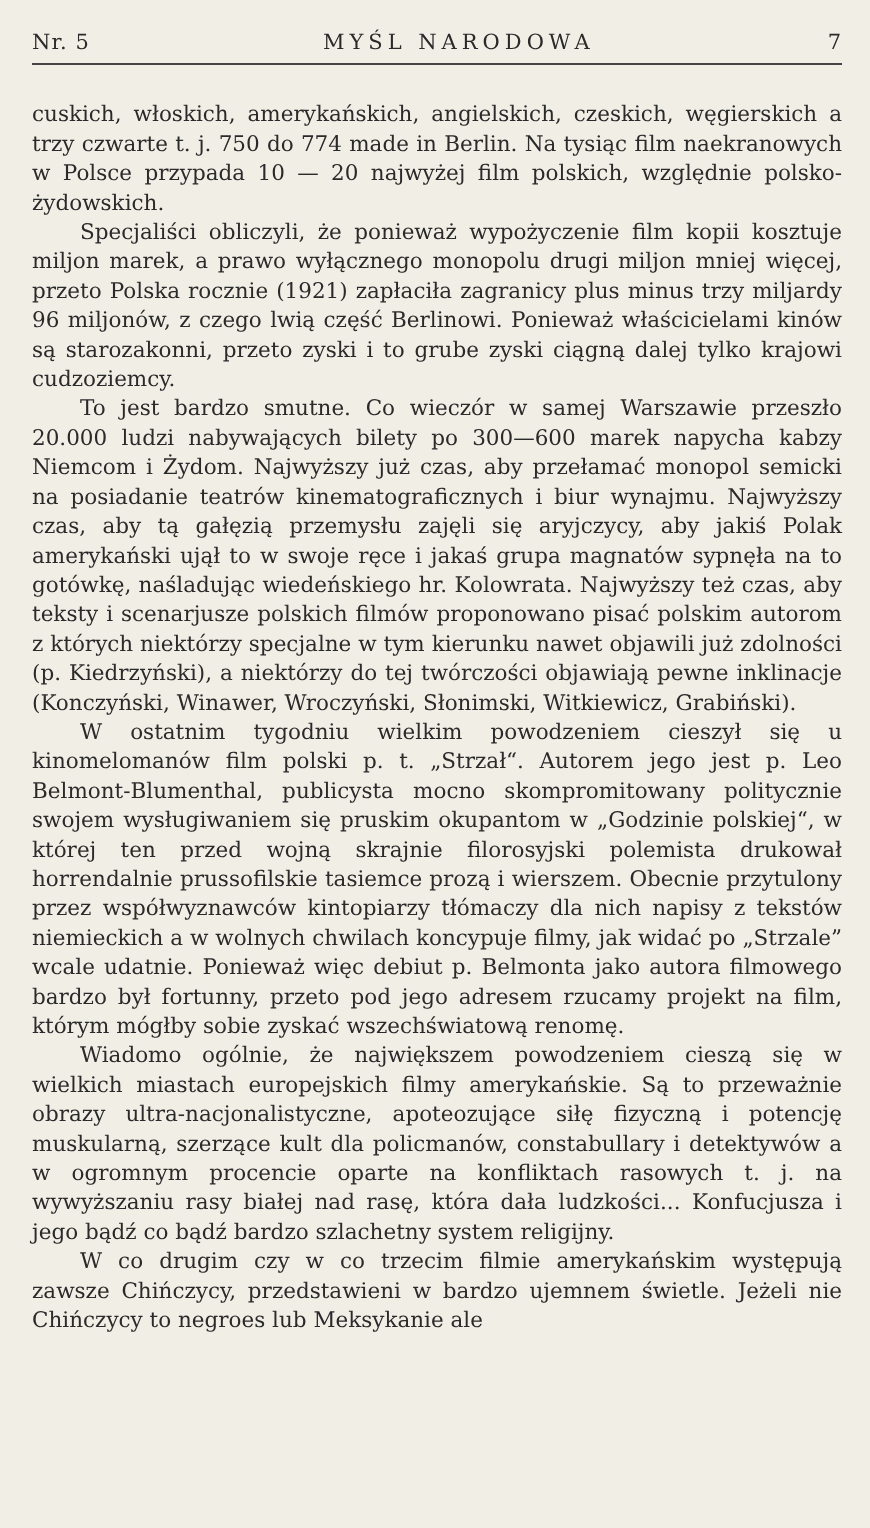Nr. 5 MYŚL NARODOWA 7
cuskich, włoskich, amerykańskich, angielskich, czeskich, węgierskich a trzy czwarte t. j. 750 do 774 made in Berlin. Na tysiąc film naekranowych w Polsce przypada 10 — 20 najwyżej film polskich, względnie polsko-żydowskich.
Specjaliści obliczyli, że ponieważ wypożyczenie film kopii kosztuje miljon marek, a prawo wyłącznego monopolu drugi miljon mniej więcej, przeto Polska rocznie (1921) zapłaciła zagranicy plus minus trzy miljardy 96 miljonów, z czego lwią część Berlinowi. Ponieważ właścicielami kinów są starozakonni, przeto zyski i to grube zyski ciągną dalej tylko krajowi cudzoziemcy.
To jest bardzo smutne. Co wieczór w samej Warszawie przeszło 20.000 ludzi nabywających bilety po 300—600 marek napycha kabzy Niemcom i Żydom. Najwyższy już czas, aby przełamać monopol semicki na posiadanie teatrów kinematograficznych i biur wynajmu. Najwyższy czas, aby tą gałęzią przemysłu zajęli się aryjczycy, aby jakiś Polak amerykański ujął to w swoje ręce i jakaś grupa magnatów sypnęła na to gotówkę, naśladując wiedeńskiego hr. Kolowrata. Najwyższy też czas, aby teksty i scenarjusze polskich filmów proponowano pisać polskim autorom z których niektórzy specjalne w tym kierunku nawet objawili już zdolności (p. Kiedrzyński), a niektórzy do tej twórczości objawiają pewne inklinacje (Konczyński, Winawer, Wroczyński, Słonimski, Witkiewicz, Grabiński).
W ostatnim tygodniu wielkim powodzeniem cieszył się u kinomelomanów film polski p. t. „Strzał“. Autorem jego jest p. Leo Belmont-Blumenthal, publicysta mocno skompromitowany politycznie swojem wysługiwaniem się pruskim okupantom w „Godzinie polskiej“, w której ten przed wojną skrajnie filorosyjski polemista drukował horrendalnie prussofilskie tasiemce prozą i wierszem. Obecnie przytulony przez współwyznawców kintopiarzy tłómaczy dla nich napisy z tekstów niemieckich a w wolnych chwilach koncypuje filmy, jak widać po „Strzale” wcale udatnie. Ponieważ więc debiut p. Belmonta jako autora filmowego bardzo był fortunny, przeto pod jego adresem rzucamy projekt na film, którym mógłby sobie zyskać wszechświatową renomę.
Wiadomo ogólnie, że największem powodzeniem cieszą się w wielkich miastach europejskich filmy amerykańskie. Są to przeważnie obrazy ultra-nacjonalistyczne, apoteozujące siłę fizyczną i potencję muskularną, szerzące kult dla policmanów, constabullary i detektywów a w ogromnym procencie oparte na konfliktach rasowych t. j. na wywyższaniu rasy białej nad rasę, która dała ludzkości... Konfucjusza i jego bądź co bądź bardzo szlachetny system religijny.
W co drugim czy w co trzecim filmie amerykańskim występują zawsze Chińczycy, przedstawieni w bardzo ujemnem świetle. Jeżeli nie Chińczycy to negroes lub Meksykanie ale